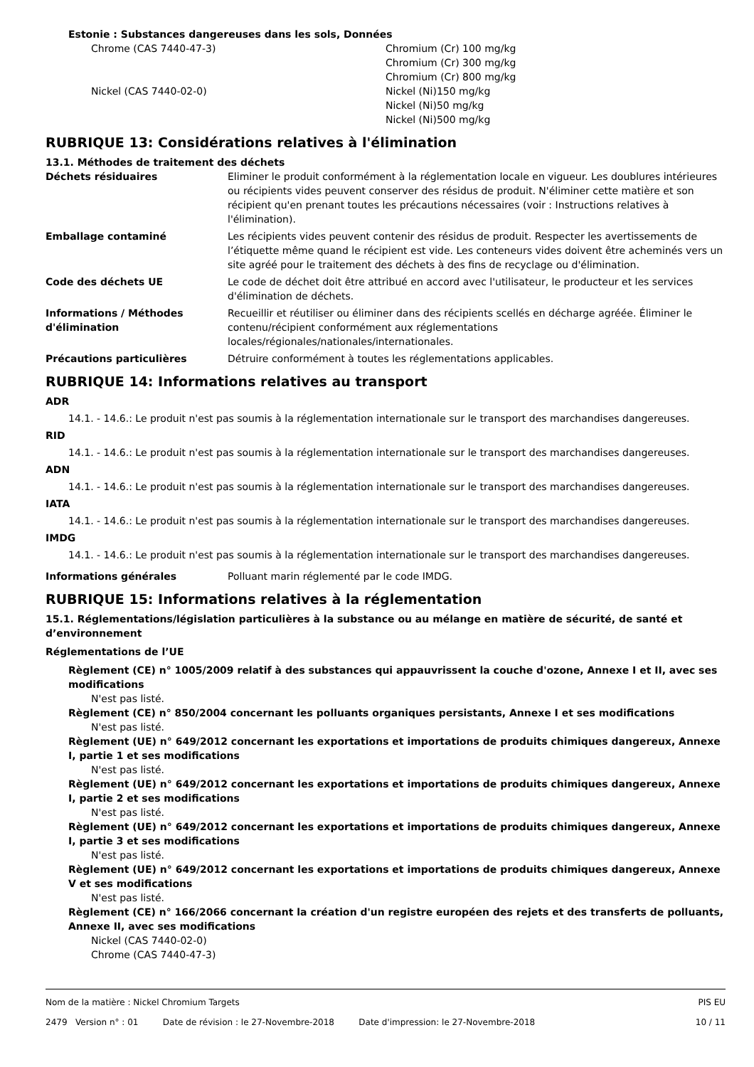Estonie : Substances dangereuses dans les sols, Données
Chrome (CAS 7440-47-3) Chromium (Cr) 100 mg/kg
Chromium (Cr) 300 mg/kg
Chromium (Cr) 800 mg/kg
Nickel (CAS 7440-02-0) Nickel (Ni)150 mg/kg
Nickel (Ni)50 mg/kg
Nickel (Ni)500 mg/kg
RUBRIQUE 13: Considérations relatives à l'élimination
13.1. Méthodes de traitement des déchets
Déchets résiduaires Eliminer le produit conformément à la réglementation locale en vigueur. Les doublures intérieures ou récipients vides peuvent conserver des résidus de produit. N'éliminer cette matière et son récipient qu'en prenant toutes les précautions nécessaires (voir : Instructions relatives à l'élimination).
Emballage contaminé Les récipients vides peuvent contenir des résidus de produit. Respecter les avertissements de l’étiquette même quand le récipient est vide. Les conteneurs vides doivent être acheminés vers un site agréé pour le traitement des déchets à des fins de recyclage ou d'élimination.
Code des déchets UE Le code de déchet doit être attribué en accord avec l'utilisateur, le producteur et les services d'élimination de déchets.
Informations / Méthodes d'élimination
Recueillir et réutiliser ou éliminer dans des récipients scellés en décharge agréée. Éliminer le contenu/récipient conformément aux réglementations locales/régionales/nationales/internationales.
Précautions particulières Détruire conformément à toutes les réglementations applicables.
RUBRIQUE 14: Informations relatives au transport
ADR
14.1. - 14.6.: Le produit n'est pas soumis à la réglementation internationale sur le transport des marchandises dangereuses.
RID
14.1. - 14.6.: Le produit n'est pas soumis à la réglementation internationale sur le transport des marchandises dangereuses.
ADN
14.1. - 14.6.: Le produit n'est pas soumis à la réglementation internationale sur le transport des marchandises dangereuses.
IATA
14.1. - 14.6.: Le produit n'est pas soumis à la réglementation internationale sur le transport des marchandises dangereuses.
IMDG
14.1. - 14.6.: Le produit n'est pas soumis à la réglementation internationale sur le transport des marchandises dangereuses.
Informations générales Polluant marin réglementé par le code IMDG.
RUBRIQUE 15: Informations relatives à la réglementation
15.1. Réglementations/législation particulières à la substance ou au mélange en matière de sécurité, de santé et d’environnement
Réglementations de l’UE
Règlement (CE) n° 1005/2009 relatif à des substances qui appauvrissent la couche d'ozone, Annexe I et II, avec ses modifications
N'est pas listé.
Règlement (CE) n° 850/2004 concernant les polluants organiques persistants, Annexe I et ses modifications
N'est pas listé.
Règlement (UE) n° 649/2012 concernant les exportations et importations de produits chimiques dangereux, Annexe I, partie 1 et ses modifications
N'est pas listé.
Règlement (UE) n° 649/2012 concernant les exportations et importations de produits chimiques dangereux, Annexe I, partie 2 et ses modifications
N'est pas listé.
Règlement (UE) n° 649/2012 concernant les exportations et importations de produits chimiques dangereux, Annexe I, partie 3 et ses modifications
N'est pas listé.
Règlement (UE) n° 649/2012 concernant les exportations et importations de produits chimiques dangereux, Annexe V et ses modifications
N'est pas listé.
Règlement (CE) n° 166/2066 concernant la création d'un registre européen des rejets et des transferts de polluants, Annexe II, avec ses modifications
Nickel (CAS 7440-02-0)
Chrome (CAS 7440-47-3)
Nom de la matière : Nickel Chromium Targets PIS EU
2479 Version n° : 01 Date de révision : le 27-Novembre-2018 Date d'impression: le 27-Novembre-2018 10 / 11